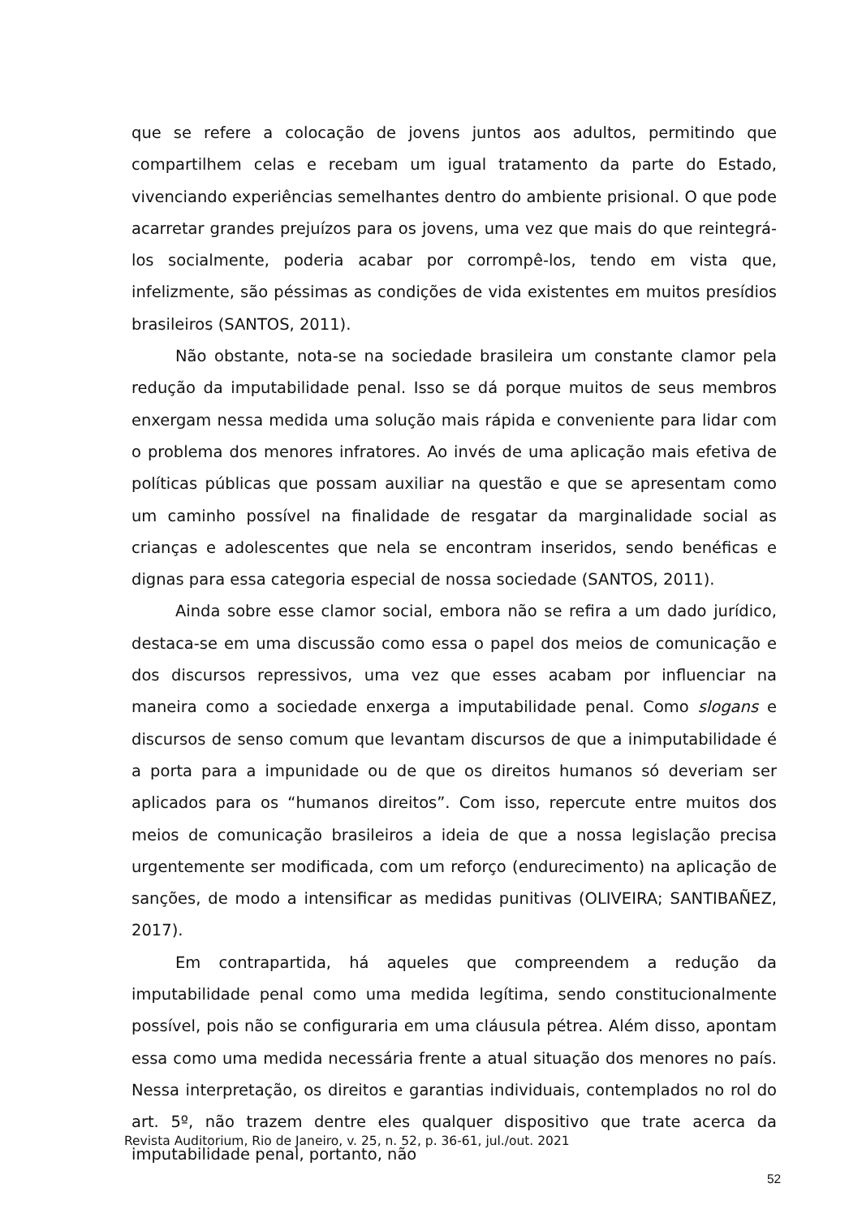que se refere a colocação de jovens juntos aos adultos, permitindo que compartilhem celas e recebam um igual tratamento da parte do Estado, vivenciando experiências semelhantes dentro do ambiente prisional. O que pode acarretar grandes prejuízos para os jovens, uma vez que mais do que reintegrá-los socialmente, poderia acabar por corrompê-los, tendo em vista que, infelizmente, são péssimas as condições de vida existentes em muitos presídios brasileiros (SANTOS, 2011).
Não obstante, nota-se na sociedade brasileira um constante clamor pela redução da imputabilidade penal. Isso se dá porque muitos de seus membros enxergam nessa medida uma solução mais rápida e conveniente para lidar com o problema dos menores infratores. Ao invés de uma aplicação mais efetiva de políticas públicas que possam auxiliar na questão e que se apresentam como um caminho possível na finalidade de resgatar da marginalidade social as crianças e adolescentes que nela se encontram inseridos, sendo benéficas e dignas para essa categoria especial de nossa sociedade (SANTOS, 2011).
Ainda sobre esse clamor social, embora não se refira a um dado jurídico, destaca-se em uma discussão como essa o papel dos meios de comunicação e dos discursos repressivos, uma vez que esses acabam por influenciar na maneira como a sociedade enxerga a imputabilidade penal. Como slogans e discursos de senso comum que levantam discursos de que a inimputabilidade é a porta para a impunidade ou de que os direitos humanos só deveriam ser aplicados para os “humanos direitos”. Com isso, repercute entre muitos dos meios de comunicação brasileiros a ideia de que a nossa legislação precisa urgentemente ser modificada, com um reforço (endurecimento) na aplicação de sanções, de modo a intensificar as medidas punitivas (OLIVEIRA; SANTIBAÑEZ, 2017).
Em contrapartida, há aqueles que compreendem a redução da imputabilidade penal como uma medida legítima, sendo constitucionalmente possível, pois não se configuraria em uma cláusula pétrea. Além disso, apontam essa como uma medida necessária frente a atual situação dos menores no país. Nessa interpretação, os direitos e garantias individuais, contemplados no rol do art. 5º, não trazem dentre eles qualquer dispositivo que trate acerca da imputabilidade penal, portanto, não
Revista Auditorium, Rio de Janeiro, v. 25, n. 52, p. 36-61, jul./out. 2021
52